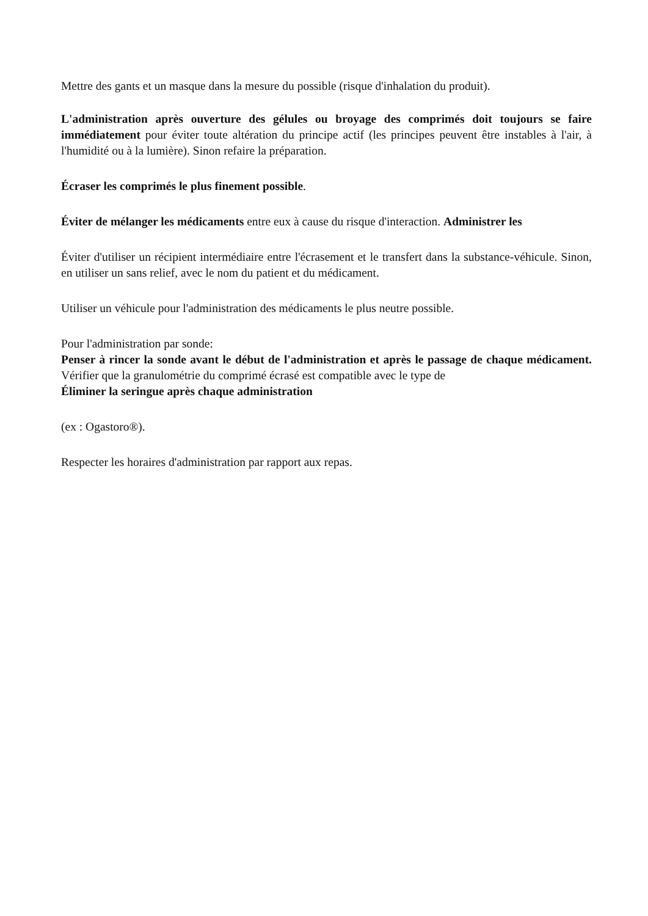Mettre des gants et un masque dans la mesure du possible (risque d'inhalation du produit).
L'administration après ouverture des gélules ou broyage des comprimés doit toujours se faire immédiatement pour éviter toute altération du principe actif (les principes peuvent être instables à l'air, à l'humidité ou à la lumière). Sinon refaire la préparation.
Écraser les comprimés le plus finement possible.
Éviter de mélanger les médicaments entre eux à cause du risque d'interaction. Administrer les
Éviter d'utiliser un récipient intermédiaire entre l'écrasement et le transfert dans la substance-véhicule. Sinon, en utiliser un sans relief, avec le nom du patient et du médicament.
Utiliser un véhicule pour l'administration des médicaments le plus neutre possible.
Pour l'administration par sonde:
Penser à rincer la sonde avant le début de l'administration et après le passage de chaque médicament. Vérifier que la granulométrie du comprimé écrasé est compatible avec le type de
Éliminer la seringue après chaque administration
(ex : Ogastoro®).
Respecter les horaires d'administration par rapport aux repas.